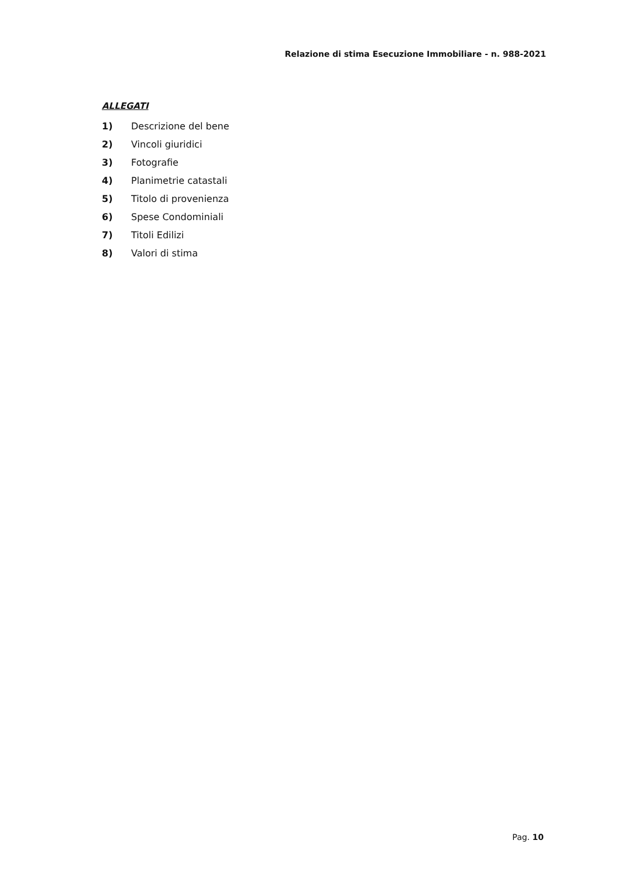Relazione di stima Esecuzione Immobiliare - n. 988-2021
ALLEGATI
1) Descrizione del bene
2) Vincoli giuridici
3) Fotografie
4) Planimetrie catastali
5) Titolo di provenienza
6) Spese Condominiali
7) Titoli Edilizi
8) Valori di stima
Pag. 10